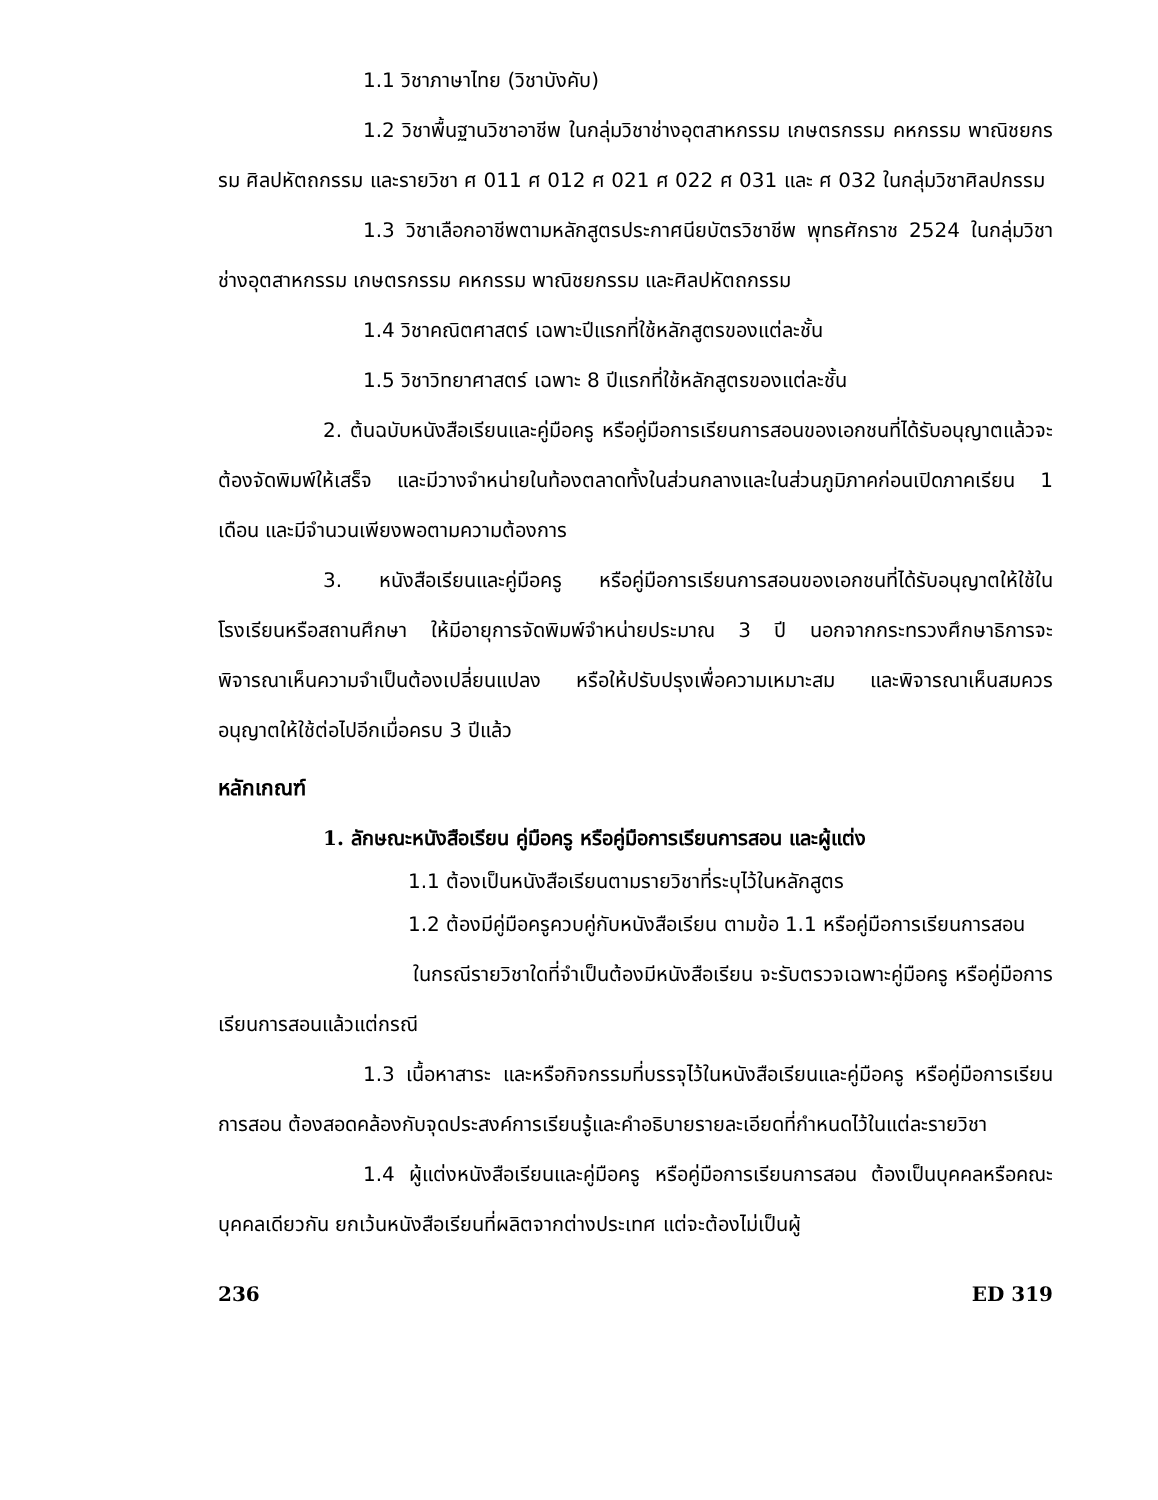1.1 วิชาภาษาไทย (วิชาบังคับ)
1.2 วิชาพื้นฐานวิชาอาชีพ ในกลุ่มวิชาช่างอุตสาหกรรม เกษตรกรรม คหกรรม พาณิชยกรรม ศิลปหัตถกรรม และรายวิชา ศ 011 ศ 012 ศ 021 ศ 022 ศ 031 และ ศ 032 ในกลุ่มวิชาศิลปกรรม
1.3 วิชาเลือกอาชีพตามหลักสูตรประกาศนียบัตรวิชาชีพ พุทธศักราช 2524 ในกลุ่มวิชาช่างอุตสาหกรรม เกษตรกรรม คหกรรม พาณิชยกรรม และศิลปหัตถกรรม
1.4 วิชาคณิตศาสตร์ เฉพาะปีแรกที่ใช้หลักสูตรของแต่ละชั้น
1.5 วิชาวิทยาศาสตร์ เฉพาะ 8 ปีแรกที่ใช้หลักสูตรของแต่ละชั้น
2. ต้นฉบับหนังสือเรียนและคู่มือครู หรือคู่มือการเรียนการสอนของเอกชนที่ได้รับอนุญาตแล้วจะต้องจัดพิมพ์ให้เสร็จ และมีวางจำหน่ายในท้องตลาดทั้งในส่วนกลางและในส่วนภูมิภาคก่อนเปิดภาคเรียน 1 เดือน และมีจำนวนเพียงพอตามความต้องการ
3. หนังสือเรียนและคู่มือครู หรือคู่มือการเรียนการสอนของเอกชนที่ได้รับอนุญาตให้ใช้ในโรงเรียนหรือสถานศึกษา ให้มีอายุการจัดพิมพ์จำหน่ายประมาณ 3 ปี นอกจากกระทรวงศึกษาธิการจะพิจารณาเห็นความจำเป็นต้องเปลี่ยนแปลง หรือให้ปรับปรุงเพื่อความเหมาะสม และพิจารณาเห็นสมควรอนุญาตให้ใช้ต่อไปอีกเมื่อครบ 3 ปีแล้ว
หลักเกณฑ์
1. ลักษณะหนังสือเรียน คู่มือครู หรือคู่มือการเรียนการสอน และผู้แต่ง
1.1 ต้องเป็นหนังสือเรียนตามรายวิชาที่ระบุไว้ในหลักสูตร
1.2 ต้องมีคู่มือครูควบคู่กับหนังสือเรียน ตามข้อ 1.1 หรือคู่มือการเรียนการสอน
ในกรณีรายวิชาใดที่จำเป็นต้องมีหนังสือเรียน จะรับตรวจเฉพาะคู่มือครู หรือคู่มือการเรียนการสอนแล้วแต่กรณี
1.3 เนื้อหาสาระ และหรือกิจกรรมที่บรรจุไว้ในหนังสือเรียนและคู่มือครู หรือคู่มือการเรียนการสอน ต้องสอดคล้องกับจุดประสงค์การเรียนรู้และคำอธิบายรายละเอียดที่กำหนดไว้ในแต่ละรายวิชา
1.4 ผู้แต่งหนังสือเรียนและคู่มือครู หรือคู่มือการเรียนการสอน ต้องเป็นบุคคลหรือคณะบุคคลเดียวกัน ยกเว้นหนังสือเรียนที่ผลิตจากต่างประเทศ แต่จะต้องไม่เป็นผู้
236 ED 319